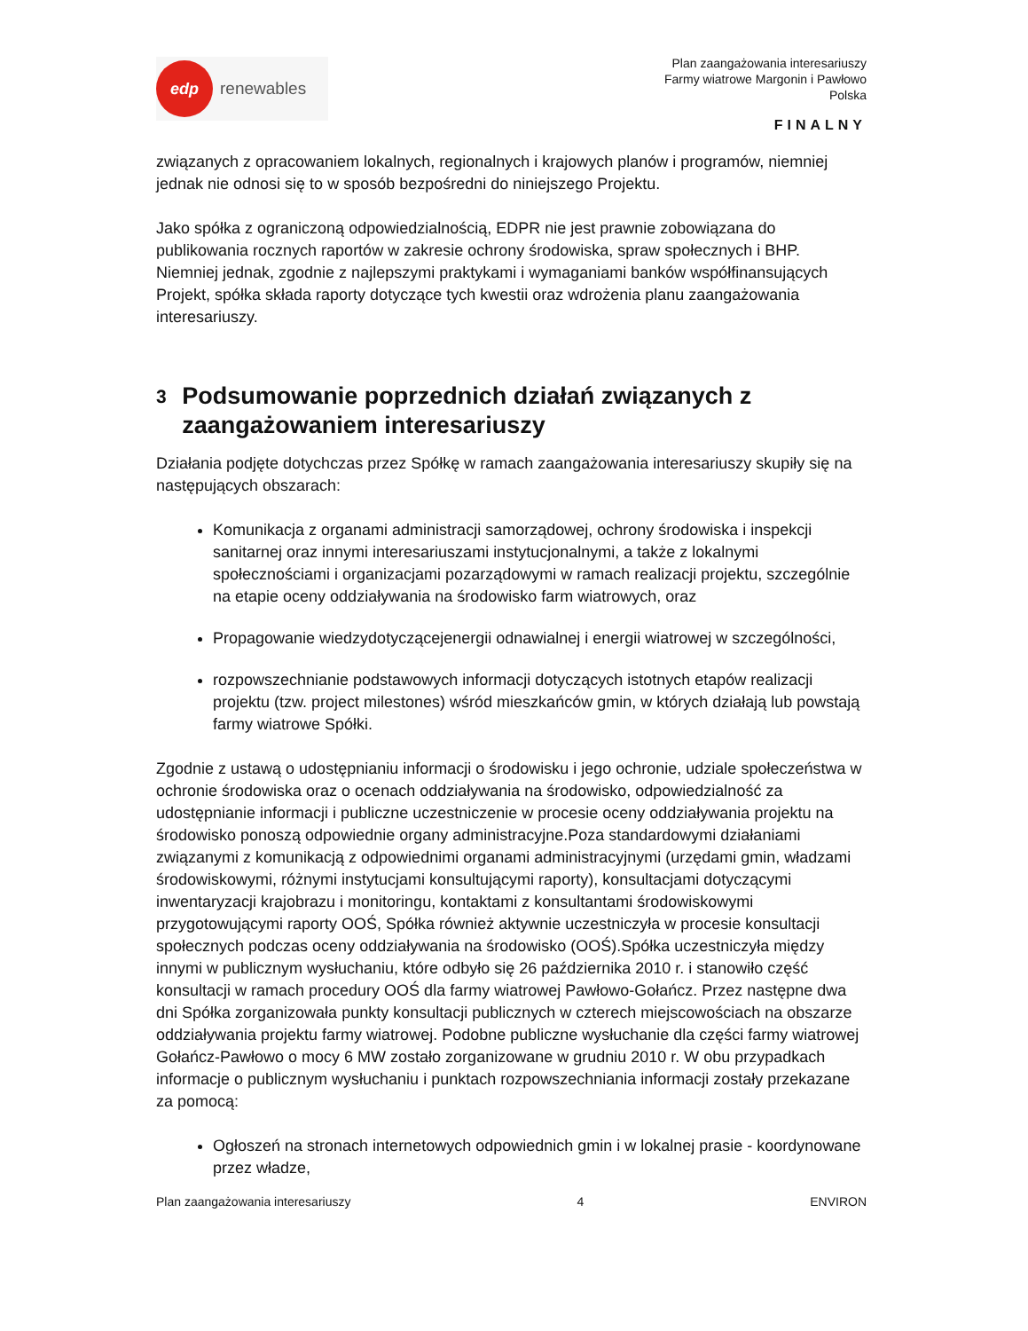edp
renewables
Plan zaangażowania interesariuszy
Farmy wiatrowe Margonin i Pawłowo
Polska
FINALNY
związanych z opracowaniem lokalnych, regionalnych i krajowych planów i programów, niemniej jednak nie odnosi się to w sposób bezpośredni do niniejszego Projektu.
Jako spółka z ograniczoną odpowiedzialnością, EDPR nie jest prawnie zobowiązana do publikowania rocznych raportów w zakresie ochrony środowiska, spraw społecznych i BHP. Niemniej jednak, zgodnie z najlepszymi praktykami i wymaganiami banków współfinansujących Projekt, spółka składa raporty dotyczące tych kwestii oraz wdrożenia planu zaangażowania interesariuszy.
3 Podsumowanie poprzednich działań związanych z zaangażowaniem interesariuszy
Działania podjęte dotychczas przez Spółkę w ramach zaangażowania interesariuszy skupiły się na następujących obszarach:
Komunikacja z organami administracji samorządowej, ochrony środowiska i inspekcji sanitarnej oraz innymi interesariuszami instytucjonalnymi, a także z lokalnymi społecznościami i organizacjami pozarządowymi w ramach realizacji projektu, szczególnie na etapie oceny oddziaływania na środowisko farm wiatrowych, oraz
Propagowanie wiedzydotyczącejenergii odnawialnej i energii wiatrowej w szczególności,
rozpowszechnianie podstawowych informacji dotyczących istotnych etapów realizacji projektu (tzw. project milestones) wśród mieszkańców gmin, w których działają lub powstają farmy wiatrowe Spółki.
Zgodnie z ustawą o udostępnianiu informacji o środowisku i jego ochronie, udziale społeczeństwa w ochronie środowiska oraz o ocenach oddziaływania na środowisko, odpowiedzialność za udostępnianie informacji i publiczne uczestniczenie w procesie oceny oddziaływania projektu na środowisko ponoszą odpowiednie organy administracyjne.Poza standardowymi działaniami związanymi z komunikacją z odpowiednimi organami administracyjnymi (urzędami gmin, władzami środowiskowymi, różnymi instytucjami konsultującymi raporty), konsultacjami dotyczącymi inwentaryzacji krajobrazu i monitoringu, kontaktami z konsultantami środowiskowymi przygotowującymi raporty OOŚ, Spółka również aktywnie uczestniczyła w procesie konsultacji społecznych podczas oceny oddziaływania na środowisko (OOŚ).Spółka uczestniczyła między innymi w publicznym wysłuchaniu, które odbyło się 26 października 2010 r. i stanowiło część konsultacji w ramach procedury OOŚ dla farmy wiatrowej Pawłowo-Gołańcz. Przez następne dwa dni Spółka zorganizowała punkty konsultacji publicznych w czterech miejscowościach na obszarze oddziaływania projektu farmy wiatrowej. Podobne publiczne wysłuchanie dla części farmy wiatrowej Gołańcz-Pawłowo o mocy 6 MW zostało zorganizowane w grudniu 2010 r. W obu przypadkach informacje o publicznym wysłuchaniu i punktach rozpowszechniania informacji zostały przekazane za pomocą:
Ogłoszeń na stronach internetowych odpowiednich gmin i w lokalnej prasie - koordynowane przez władze,
Plan zaangażowania interesariuszy 4 ENVIRON